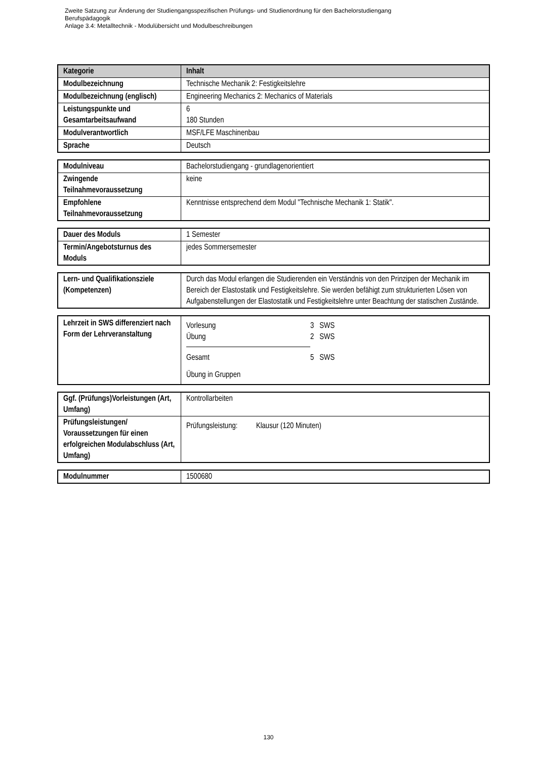Zweite Satzung zur Änderung der Studiengangsspezifischen Prüfungs- und Studienordnung für den Bachelorstudiengang
Berufspädagogik
Anlage 3.4: Metalltechnik - Modulübersicht und Modulbeschreibungen
| Kategorie | Inhalt |
| --- | --- |
| Modulbezeichnung | Technische Mechanik 2: Festigkeitslehre |
| Modulbezeichnung (englisch) | Engineering Mechanics 2: Mechanics of Materials |
| Leistungspunkte und Gesamtarbeitsaufwand | 6 180 Stunden |
| Modulverantwortlich | MSF/LFE Maschinenbau |
| Sprache | Deutsch |
| Modulniveau | Bachelorstudiengang - grundlagenorientiert |
| Zwingende Teilnahmevoraussetzung | keine |
| Empfohlene Teilnahmevoraussetzung | Kenntnisse entsprechend dem Modul "Technische Mechanik 1: Statik". |
| Dauer des Moduls | 1 Semester |
| Termin/Angebotsturnus des Moduls | jedes Sommersemester |
| Lern- und Qualifikationsziele (Kompetenzen) | Durch das Modul erlangen die Studierenden ein Verständnis von den Prinzipen der Mechanik im Bereich der Elastostatik und Festigkeitslehre. Sie werden befähigt zum strukturierten Lösen von Aufgabenstellungen der Elastostatik und Festigkeitslehre unter Beachtung der statischen Zustände. |
| Lehrzeit in SWS differenziert nach Form der Lehrveranstaltung | / Vorlesung / 3 SWS / / Übung / 2 SWS / / Gesamt / 5 SWS / Übung in Gruppen |
| Ggf. (Prüfungs)Vorleistungen (Art, Umfang) | Kontrollarbeiten |
| Prüfungsleistungen/ Voraussetzungen für einen erfolgreichen Modulabschluss (Art, Umfang) | Prüfungsleistung: Klausur (120 Minuten) |
| Modulnummer | 1500680 |
130